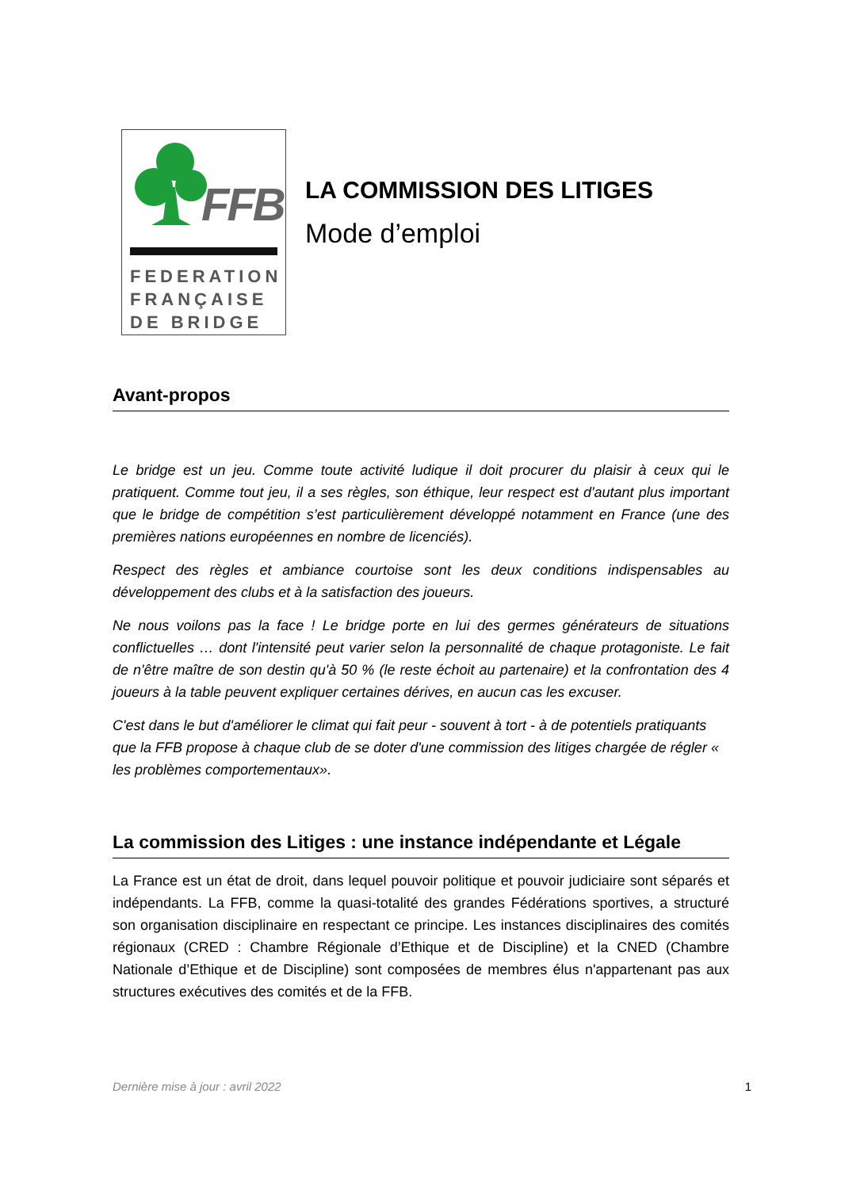FFB
FEDERATION
FRANÇAISE
DE BRIDGE
LA COMMISSION DES LITIGES
Mode d’emploi
Avant-propos
Le bridge est un jeu. Comme toute activité ludique il doit procurer du plaisir à ceux qui le pratiquent. Comme tout jeu, il a ses règles, son éthique, leur respect est d'autant plus important que le bridge de compétition s’est particulièrement développé notamment en France (une des premières nations européennes en nombre de licenciés).
Respect des règles et ambiance courtoise sont les deux conditions indispensables au développement des clubs et à la satisfaction des joueurs.
Ne nous voilons pas la face ! Le bridge porte en lui des germes générateurs de situations conflictuelles … dont l'intensité peut varier selon la personnalité de chaque protagoniste. Le fait de n'être maître de son destin qu'à 50 % (le reste échoit au partenaire) et la confrontation des 4 joueurs à la table peuvent expliquer certaines dérives, en aucun cas les excuser.
C'est dans le but d'améliorer le climat qui fait peur - souvent à tort - à de potentiels pratiquants que la FFB propose à chaque club de se doter d'une commission des litiges chargée de régler « les problèmes comportementaux».
La commission des Litiges : une instance indépendante et Légale
La France est un état de droit, dans lequel pouvoir politique et pouvoir judiciaire sont séparés et indépendants. La FFB, comme la quasi-totalité des grandes Fédérations sportives, a structuré son organisation disciplinaire en respectant ce principe. Les instances disciplinaires des comités régionaux (CRED : Chambre Régionale d’Ethique et de Discipline) et la CNED (Chambre Nationale d’Ethique et de Discipline) sont composées de membres élus n'appartenant pas aux structures exécutives des comités et de la FFB.
Dernière mise à jour : avril 2022 1